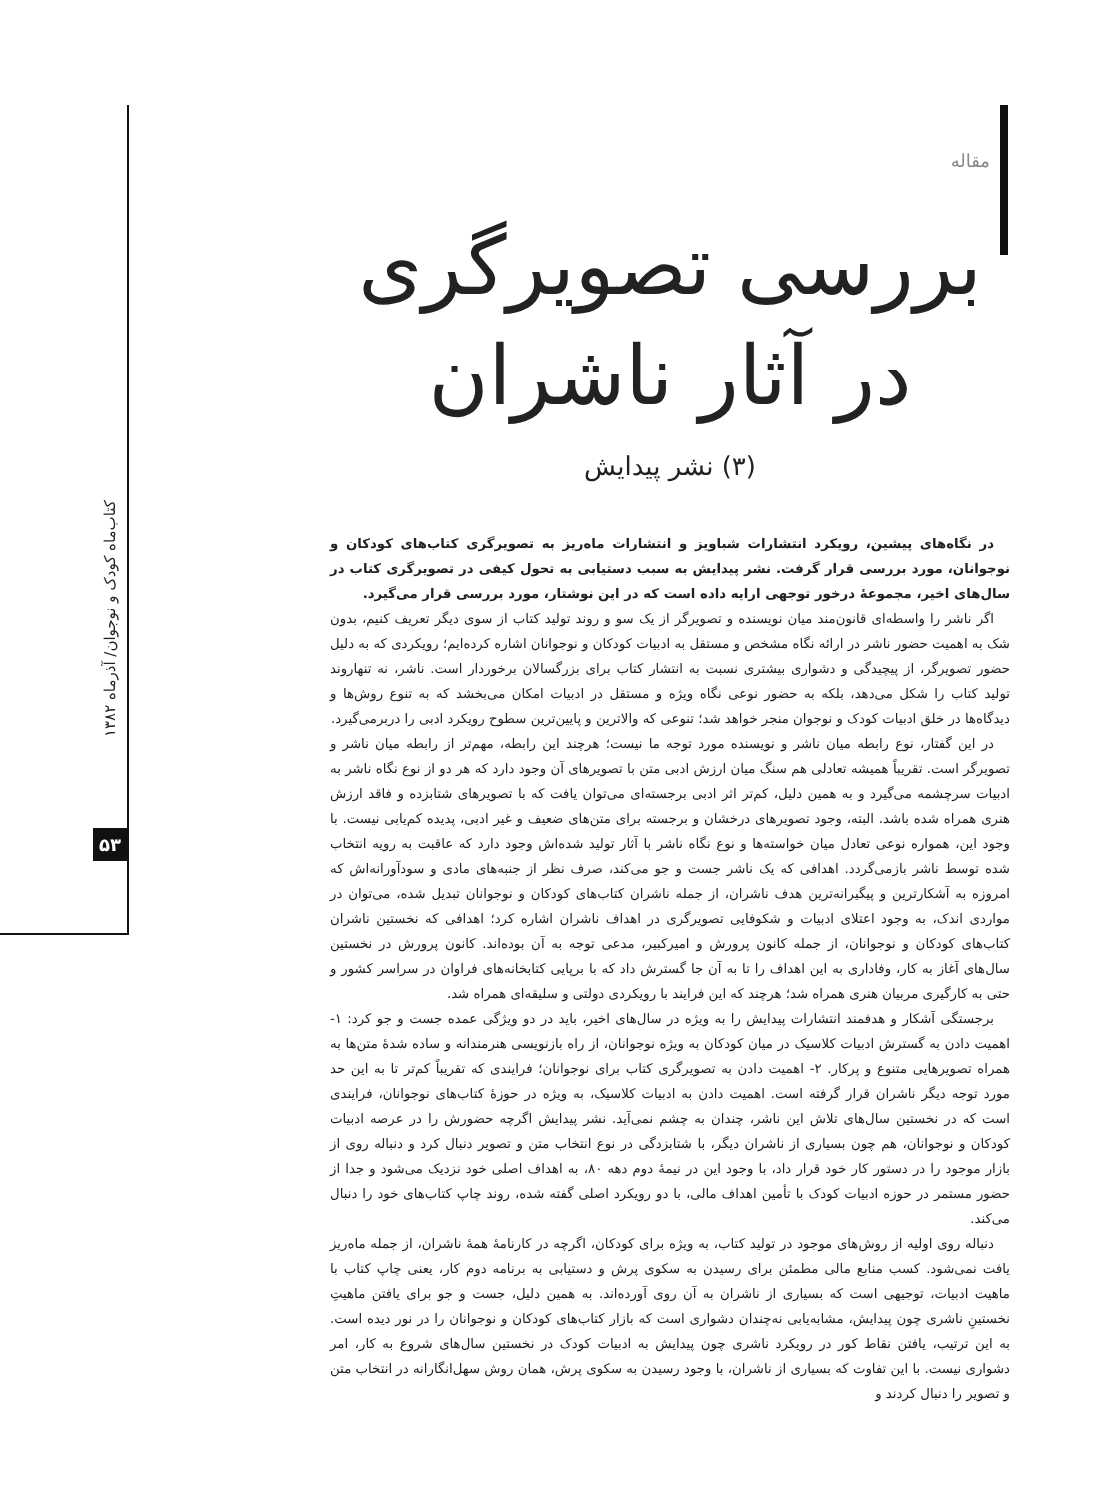کتاب‌ماه کودک و نوجوان/ آذرماه ۱۳۸۲
۵۳
مقاله
بررسی تصویرگری در آثار ناشران
(۳) نشر پیدایش
در نگاه‌های پیشین، رویکرد انتشارات شباویز و انتشارات ماه‌ریز به تصویرگری کتاب‌های کودکان و نوجوانان، مورد بررسی قرار گرفت. نشر پیدایش به سبب دستیابی به تحول کیفی در تصویرگری کتاب در سال‌های اخیر، مجموعهٔ درخور توجهی ارایه داده است که در این نوشتار، مورد بررسی قرار می‌گیرد.
اگر ناشر را واسطه‌ای قانون‌مند میان نویسنده و تصویرگر از یک سو و روند تولید کتاب از سوی دیگر تعریف کنیم، بدون شک به اهمیت حضور ناشر در ارائه نگاه مشخص و مستقل به ادبیات کودکان و نوجوانان اشاره کرده‌ایم؛ رویکردی که به دلیل حضور تصویرگر، از پیچیدگی و دشواری بیشتری نسبت به انتشار کتاب برای بزرگسالان برخوردار است. ناشر، نه تنهاروند تولید کتاب را شکل می‌دهد، بلکه به حضور نوعی نگاه ویژه و مستقل در ادبیات امکان می‌بخشد که به تنوع روش‌ها و دیدگاه‌ها در خلق ادبیات کودک و نوجوان منجر خواهد شد؛ تنوعی که والاترین و پایین‌ترین سطوح رویکرد ادبی را دربرمی‌گیرد.
در این گفتار، نوع رابطه میان ناشر و نویسنده مورد توجه ما نیست؛ هرچند این رابطه، مهم‌تر از رابطه میان ناشر و تصویرگر است. تقریباً همیشه تعادلی هم سنگ میان ارزش ادبی متن با تصویرهای آن وجود دارد که هر دو از نوع نگاه ناشر به ادبیات سرچشمه می‌گیرد و به همین دلیل، کم‌تر اثر ادبی برجسته‌ای می‌توان یافت که با تصویرهای شتابزده و فاقد ارزش هنری همراه شده باشد. البته، وجود تصویرهای درخشان و برجسته برای متن‌های ضعیف و غیر ادبی، پدیده کم‌یابی نیست. با وجود این، همواره نوعی تعادل میان خواسته‌ها و نوع نگاه ناشر با آثار تولید شده‌اش وجود دارد که عاقبت به رویه انتخاب شده توسط ناشر بازمی‌گردد. اهدافی که یک ناشر جست و جو می‌کند، صرف نظر از جنبه‌های مادی و سودآورانه‌اش که امروزه به آشکارترین و پیگیرانه‌ترین هدف ناشران، از جمله ناشران کتاب‌های کودکان و نوجوانان تبدیل شده، می‌توان در مواردی اندک، به وجود اعتلای ادبیات و شکوفایی تصویرگری در اهداف ناشران اشاره کرد؛ اهدافی که نخستین ناشران کتاب‌های کودکان و نوجوانان، از جمله کانون پرورش و امیرکبیر، مدعی توجه به آن بوده‌اند. کانون پرورش در نخستین سال‌های آغاز به کار، وفاداری به این اهداف را تا به آن جا گسترش داد که با برپایی کتابخانه‌های فراوان در سراسر کشور و حتی به کارگیری مربیان هنری همراه شد؛ هرچند که این فرایند با رویکردی دولتی و سلیقه‌ای همراه شد.
برجستگی آشکار و هدفمند انتشارات پیدایش را به ویژه در سال‌های اخیر، باید در دو ویژگی عمده جست و جو کرد: ۱- اهمیت دادن به گسترش ادبیات کلاسیک در میان کودکان به ویژه نوجوانان، از راه بازنویسی هنرمندانه و ساده شدهٔ متن‌ها به همراه تصویرهایی متنوع و پرکار. ۲- اهمیت دادن به تصویرگری کتاب برای نوجوانان؛ فرایندی که تقریباً کم‌تر تا به این حد مورد توجه دیگر ناشران قرار گرفته است. اهمیت دادن به ادبیات کلاسیک، به ویژه در حوزهٔ کتاب‌های نوجوانان، فرایندی است که در نخستین سال‌های تلاش این ناشر، چندان به چشم نمی‌آید. نشر پیدایش اگرچه حضورش را در عرصه ادبیات کودکان و نوجوانان، هم چون بسیاری از ناشران دیگر، با شتابزدگی در نوع انتخاب متن و تصویر دنبال کرد و دنباله روی از بازار موجود را در دستور کار خود قرار داد، با وجود این در نیمهٔ دوم دهه ۸۰، به اهداف اصلی خود نزدیک می‌شود و جدا از حضور مستمر در حوزه ادبیات کودک با تأمین اهداف مالی، با دو رویکرد اصلی گفته شده، روند چاپ کتاب‌های خود را دنبال می‌کند.
دنباله روی اولیه از روش‌های موجود در تولید کتاب، به ویژه برای کودکان، اگرچه در کارنامهٔ همهٔ ناشران، از جمله ماه‌ریز یافت نمی‌شود. کسب منابع مالی مطمئن برای رسیدن به سکوی پرش و دستیابی به برنامه دوم کار، یعنی چاپ کتاب با ماهیت ادبیات، توجیهی است که بسیاری از ناشران به آن روی آورده‌اند. به همین دلیل، جست و جو برای یافتن ماهیتِ نخستینِ ناشری چون پیدایش، مشابه‌یابی نه‌چندان دشواری است که بازار کتاب‌های کودکان و نوجوانان را در نور دیده است. به این ترتیب، یافتن نقاط کور در رویکرد ناشری چون پیدایش به ادبیات کودک در نخستین سال‌های شروع به کار، امر دشواری نیست. با این تفاوت که بسیاری از ناشران، با وجود رسیدن به سکوی پرش، همان روش سهل‌انگارانه در انتخاب متن و تصویر را دنبال کردند و